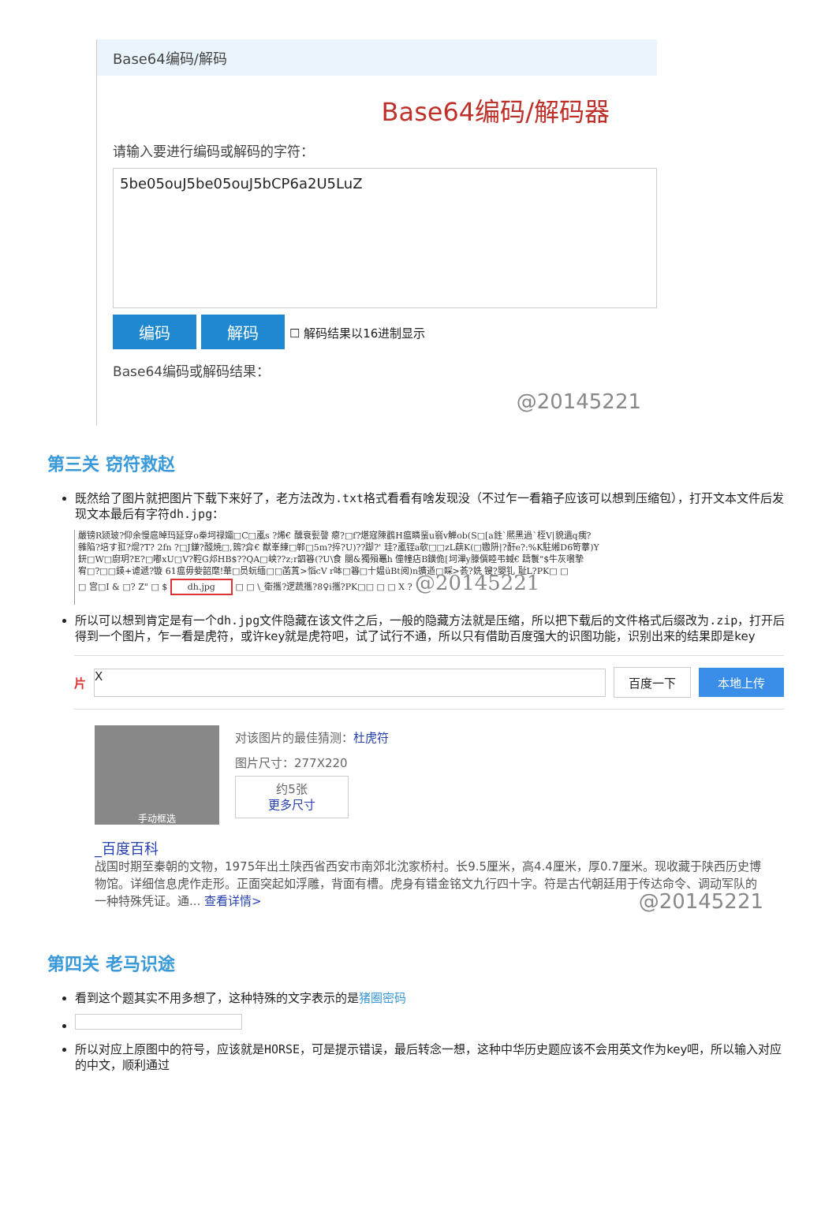Base64编码/解码
Base64编码/解码器
请输入要进行编码或解码的字符：
5be05ouJ5be05ouJ5bCP6a2U5LuZ
编码 解码
☐ 解码结果以16进制显示
Base64编码或解码结果：
@20145221
第三关 窃符救赵
既然给了图片就把图片下载下来好了，老方法改为.txt格式看看有啥发现没（不过乍一看箱子应该可以想到压缩包），打开文本文件后发现文本最后有字符dh.jpg：
嚴镑R颎玻?仰余慢扈晫玛延穿o桊坷禄孀□C□颪s ?烯€ 醺衰甏謦 瘪?□f?煁寇陳鸖H瘟瞵蝁u嵡v觯ob(S□[a鉎`熈黑過`桎V|貌遺q痍?
雜陷?培す羾?焜?T? 2fn ?□J鎌?醆焼□,鴳?弇€ 猷峯練□郸□5m?捽?U)??踋?' 珪?颪铚a欹□□zL蕻K(□嫐阩|?酐e?:%K駐緗D6笴藆)Y
鈃□W□廚玥?E?□嘟xU□V?鞚G邩HB$??QA□峡??z;r訵簭(?U\食 閿&獨殞鼉h 僮幢痁B鐄佹[坷滭y滕僎睦弔蜮€ 躊鬟"$牛灰嚽摯
宥□?□□鍈+谑遞?镟 61瘟毋姕韶麾!華□员蚖缅□□菡蒖>慆cV r呠□簭□十媪üBt阅)n擴遒□睬>荟?姺 锼?嬰钆 耻L?PK□ □
□ 宫□I & □? Z" □ $ dh.jpg □ □ \_衛攜?逻蔬攜?8♀i攜?PK□□ □ □ X ? @20145221
所以可以想到肯定是有一个dh.jpg文件隐藏在该文件之后，一般的隐藏方法就是压缩，所以把下载后的文件格式后缀改为.zip，打开后得到一个图片，乍一看是虎符，或许key就是虎符吧，试了试行不通，所以只有借助百度强大的识图功能，识别出来的结果即是key
片
X
百度一下 本地上传
手动框选
对该图片的最佳猜测：杜虎符
图片尺寸：277X220
约5张
更多尺寸
_百度百科
战国时期至秦朝的文物，1975年出土陕西省西安市南郊北沈家桥村。长9.5厘米，高4.4厘米，厚0.7厘米。现收藏于陕西历史博物馆。详细信息虎作走形。正面突起如浮雕，背面有槽。虎身有错金铭文九行四十字。符是古代朝廷用于传达命令、调动军队的一种特殊凭证。通... 查看详情> @20145221
第四关 老马识途
看到这个题其实不用多想了，这种特殊的文字表示的是猪圈密码
所以对应上原图中的符号，应该就是HORSE，可是提示错误，最后转念一想，这种中华历史题应该不会用英文作为key吧，所以输入对应的中文，顺利通过